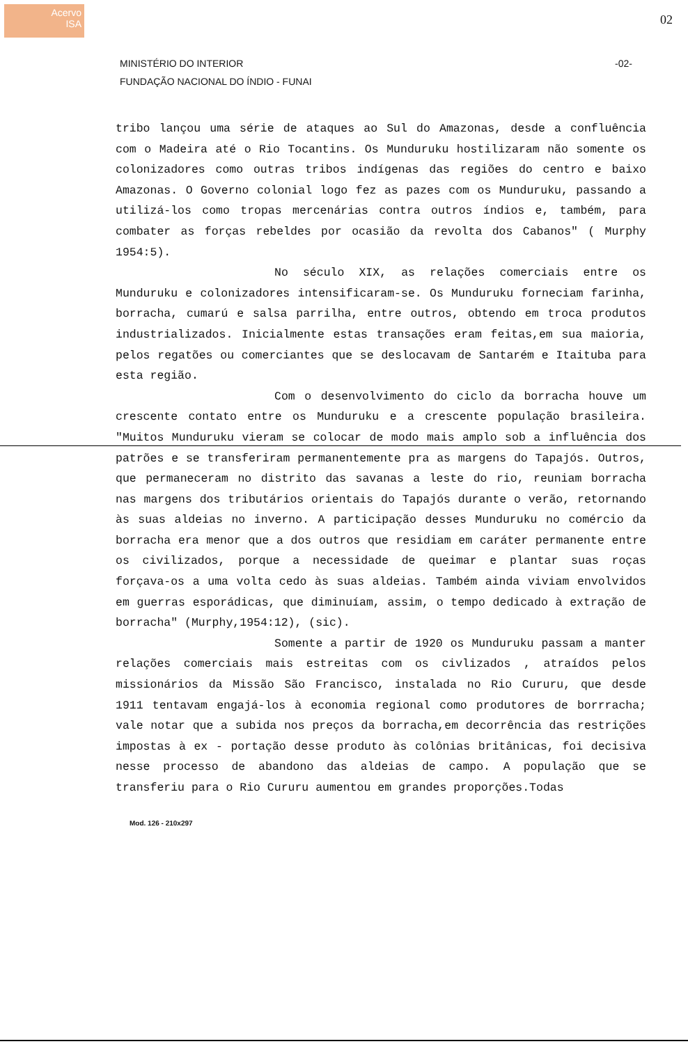Acervo
ISA
02
MINISTÉRIO DO INTERIOR
FUNDAÇÃO NACIONAL DO ÍNDIO - FUNAI
-02-
tribo lançou uma série de ataques ao Sul do Amazonas, desde a confluência com o Madeira até o Rio Tocantins. Os Munduruku hostilizaram não somente os colonizadores como outras tribos indígenas das regiões do centro e baixo Amazonas. O Governo colonial logo fez as pazes com os Munduruku, passando a utilizá-los como tropas mercenárias contra outros índios e, também, para combater as forças rebeldes por ocasião da revolta dos Cabanos" ( Murphy 1954:5).
No século XIX, as relações comerciais entre os Munduruku e colonizadores intensificaram-se. Os Munduruku forneciam farinha, borracha, cumarú e salsa parrilha, entre outros, obtendo em troca produtos industrializados. Inicialmente estas transações eram feitas,em sua maioria, pelos regatões ou comerciantes que se deslocavam de Santarém e Itaituba para esta região.
Com o desenvolvimento do ciclo da borracha houve um crescente contato entre os Munduruku e a crescente população brasileira. "Muitos Munduruku vieram se colocar de modo mais amplo sob a influência dos patrões e se transferiram permanentemente pra as margens do Tapajós. Outros, que permaneceram no distrito das savanas a leste do rio, reuniam borracha nas margens dos tributários orientais do Tapajós durante o verão, retornando às suas aldeias no inverno. A participação desses Munduruku no comércio da borracha era menor que a dos outros que residiam em caráter permanente entre os civilizados, porque a necessidade de queimar e plantar suas roças forçava-os a uma volta cedo às suas aldeias. Também ainda viviam envolvidos em guerras esporádicas, que diminuíam, assim, o tempo dedicado à extração de borracha" (Murphy,1954:12), (sic).
Somente a partir de 1920 os Munduruku passam a manter relações comerciais mais estreitas com os civlizados , atraídos pelos missionários da Missão São Francisco, instalada no Rio Cururu, que desde 1911 tentavam engajá-los à economia regional como produtores de borrracha; vale notar que a subida nos preços da borracha,em decorrência das restrições impostas à ex - portação desse produto às colônias britânicas, foi decisiva nesse processo de abandono das aldeias de campo. A população que se transferiu para o Rio Cururu aumentou em grandes proporções.Todas
Mod. 126 - 210x297